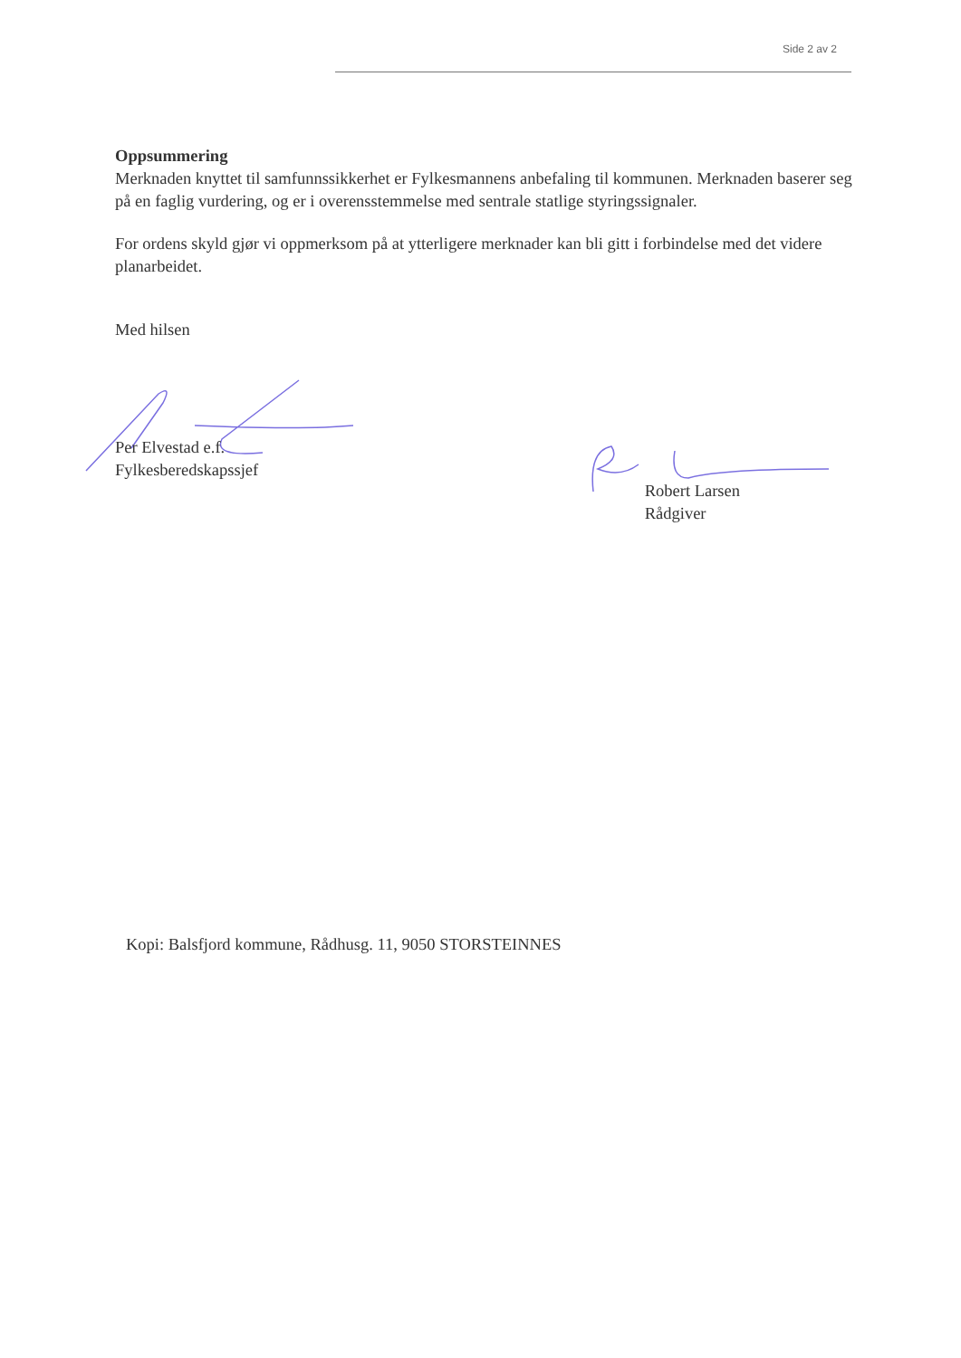Side 2 av 2
Oppsummering
Merknaden knyttet til samfunnssikkerhet er Fylkesmannens anbefaling til kommunen. Merknaden baserer seg på en faglig vurdering, og er i overensstemmelse med sentrale statlige styringssignaler.
For ordens skyld gjør vi oppmerksom på at ytterligere merknader kan bli gitt i forbindelse med det videre planarbeidet.
Med hilsen
Per Elvestad e.f.
Fylkesberedskapssjef
Robert Larsen
Rådgiver
Kopi: Balsfjord kommune, Rådhusg. 11, 9050 STORSTEINNES